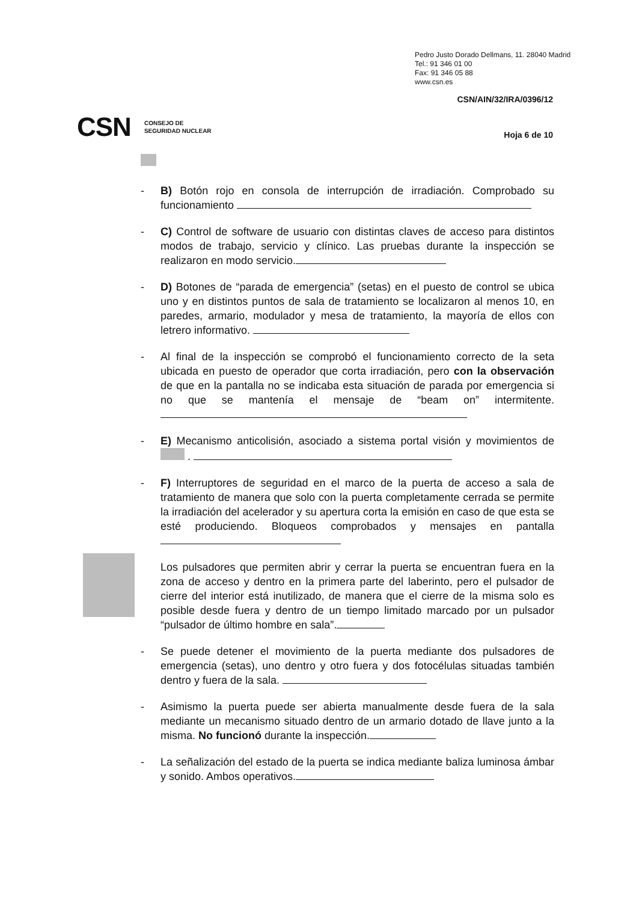Pedro Justo Dorado Dellmans, 11. 28040 Madrid
Tel.: 91 346 01 00
Fax: 91 346 05 88
www.csn.es
CSN/AIN/32/IRA/0396/12
CSN CONSEJO DE
SEGURIDAD NUCLEAR
Hoja 6 de 10
- B) Botón rojo en consola de interrupción de irradiación. Comprobado su funcionamiento
- C) Control de software de usuario con distintas claves de acceso para distintos modos de trabajo, servicio y clínico. Las pruebas durante la inspección se realizaron en modo servicio.
- D) Botones de “parada de emergencia” (setas) en el puesto de control se ubica uno y en distintos puntos de sala de tratamiento se localizaron al menos 10, en paredes, armario, modulador y mesa de tratamiento, la mayoría de ellos con letrero informativo.
- Al final de la inspección se comprobó el funcionamiento correcto de la seta ubicada en puesto de operador que corta irradiación, pero con la observación de que en la pantalla no se indicaba esta situación de parada por emergencia si no que se mantenía el mensaje de “beam on” intermitente.
- E) Mecanismo anticolisión, asociado a sistema portal visión y movimientos de .
- F) Interruptores de seguridad en el marco de la puerta de acceso a sala de tratamiento de manera que solo con la puerta completamente cerrada se permite la irradiación del acelerador y su apertura corta la emisión en caso de que esta se esté produciendo. Bloqueos comprobados y mensajes en pantalla
Los pulsadores que permiten abrir y cerrar la puerta se encuentran fuera en la zona de acceso y dentro en la primera parte del laberinto, pero el pulsador de cierre del interior está inutilizado, de manera que el cierre de la misma solo es posible desde fuera y dentro de un tiempo limitado marcado por un pulsador “pulsador de último hombre en sala”.
- Se puede detener el movimiento de la puerta mediante dos pulsadores de emergencia (setas), uno dentro y otro fuera y dos fotocélulas situadas también dentro y fuera de la sala.
- Asimismo la puerta puede ser abierta manualmente desde fuera de la sala mediante un mecanismo situado dentro de un armario dotado de llave junto a la misma. No funcionó durante la inspección.
- La señalización del estado de la puerta se indica mediante baliza luminosa ámbar y sonido. Ambos operativos.